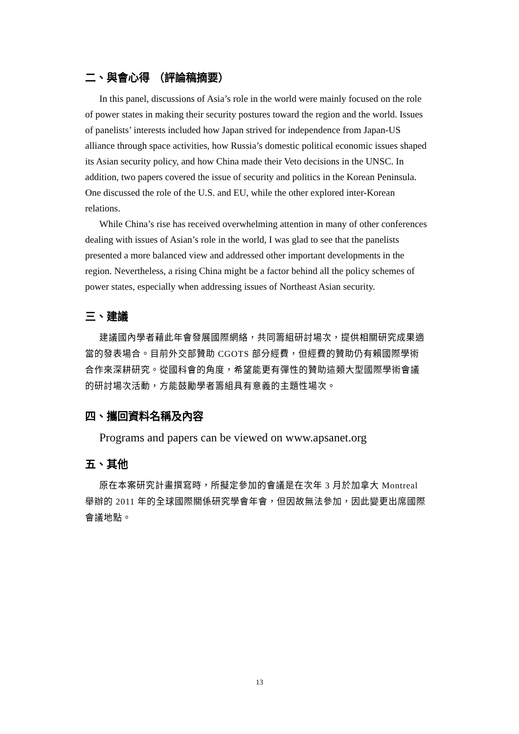二、與會心得 （評論稿摘要）
In this panel, discussions of Asia’s role in the world were mainly focused on the role of power states in making their security postures toward the region and the world. Issues of panelists’ interests included how Japan strived for independence from Japan-US alliance through space activities, how Russia’s domestic political economic issues shaped its Asian security policy, and how China made their Veto decisions in the UNSC. In addition, two papers covered the issue of security and politics in the Korean Peninsula. One discussed the role of the U.S. and EU, while the other explored inter-Korean relations.
While China’s rise has received overwhelming attention in many of other conferences dealing with issues of Asian’s role in the world, I was glad to see that the panelists presented a more balanced view and addressed other important developments in the region. Nevertheless, a rising China might be a factor behind all the policy schemes of power states, especially when addressing issues of Northeast Asian security.
三、建議
建議國內學者藉此年會發展國際網絡，共同籌組研討場次，提供相關研究成果適當的發表場合。目前外交部贊助 CGOTS 部分經費，但經費的贊助仍有賴國際學術合作來深耕研究。從國科會的角度，希望能更有彈性的贊助這類大型國際學術會議的研討場次活動，方能鼓勵學者籌組具有意義的主題性場次。
四、攜回資料名稱及內容
Programs and papers can be viewed on www.apsanet.org
五、其他
原在本案研究計畫撰寫時，所擬定參加的會議是在次年 3 月於加拿大 Montreal 舉辦的 2011 年的全球國際關係研究學會年會，但因故無法參加，因此變更出席國際會議地點。
13